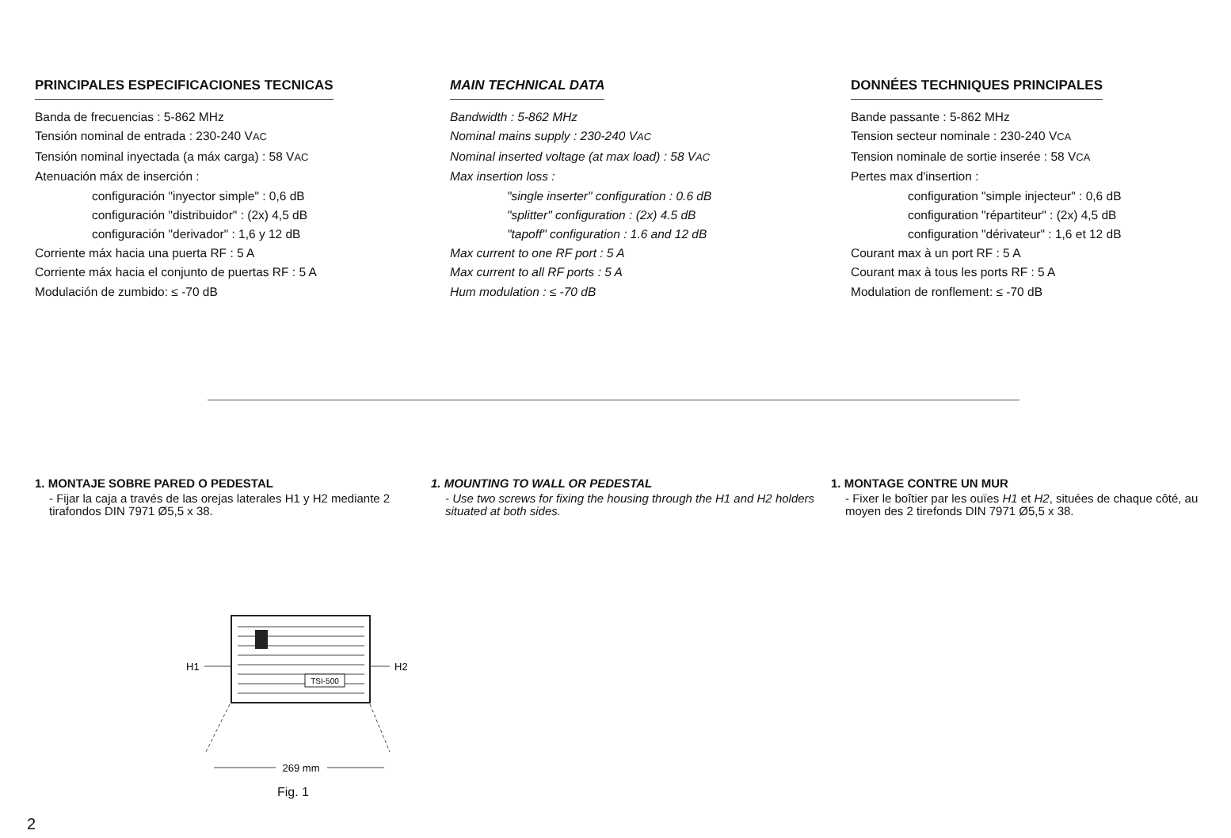PRINCIPALES ESPECIFICACIONES TECNICAS
Banda de frecuencias : 5-862 MHz
Tensión nominal de entrada : 230-240 VAC
Tensión nominal inyectada (a máx carga) : 58 VAC
Atenuación máx de inserción :
configuración "inyector simple" : 0,6 dB
configuración "distribuidor" : (2x) 4,5 dB
configuración "derivador" : 1,6 y 12 dB
Corriente máx hacia una puerta RF : 5 A
Corriente máx hacia el conjunto de puertas RF : 5 A
Modulación de zumbido: ≤ -70 dB
MAIN TECHNICAL DATA
Bandwidth : 5-862 MHz
Nominal mains supply : 230-240 VAC
Nominal inserted voltage (at max load) : 58 VAC
Max insertion loss :
"single inserter" configuration : 0.6 dB
"splitter" configuration : (2x) 4.5 dB
"tapoff" configuration : 1.6 and 12 dB
Max current to one RF port : 5 A
Max current to all RF ports : 5 A
Hum modulation : ≤ -70 dB
DONNÉES TECHNIQUES PRINCIPALES
Bande passante : 5-862 MHz
Tension secteur nominale : 230-240 VCA
Tension nominale de sortie inserée : 58 VCA
Pertes max d'insertion :
configuration "simple injecteur" : 0,6 dB
configuration "répartiteur" : (2x) 4,5 dB
configuration "dérivateur" : 1,6 et 12 dB
Courant max à un port RF : 5 A
Courant max à tous les ports RF : 5 A
Modulation de ronflement: ≤ -70 dB
1. MONTAJE SOBRE PARED O PEDESTAL
- Fijar la caja a través de las orejas laterales H1 y H2 mediante 2 tirafondos DIN 7971 Ø5,5 x 38.
1. MOUNTING TO WALL OR PEDESTAL
- Use two screws for fixing the housing through the H1 and H2 holders situated at both sides.
1. MONTAGE CONTRE UN MUR
- Fixer le boîtier par les ouïes H1 et H2, situées de chaque côté, au moyen des 2 tirefonds DIN 7971 Ø5,5 x 38.
TSI-500
H1
H2
269 mm
Fig. 1
2